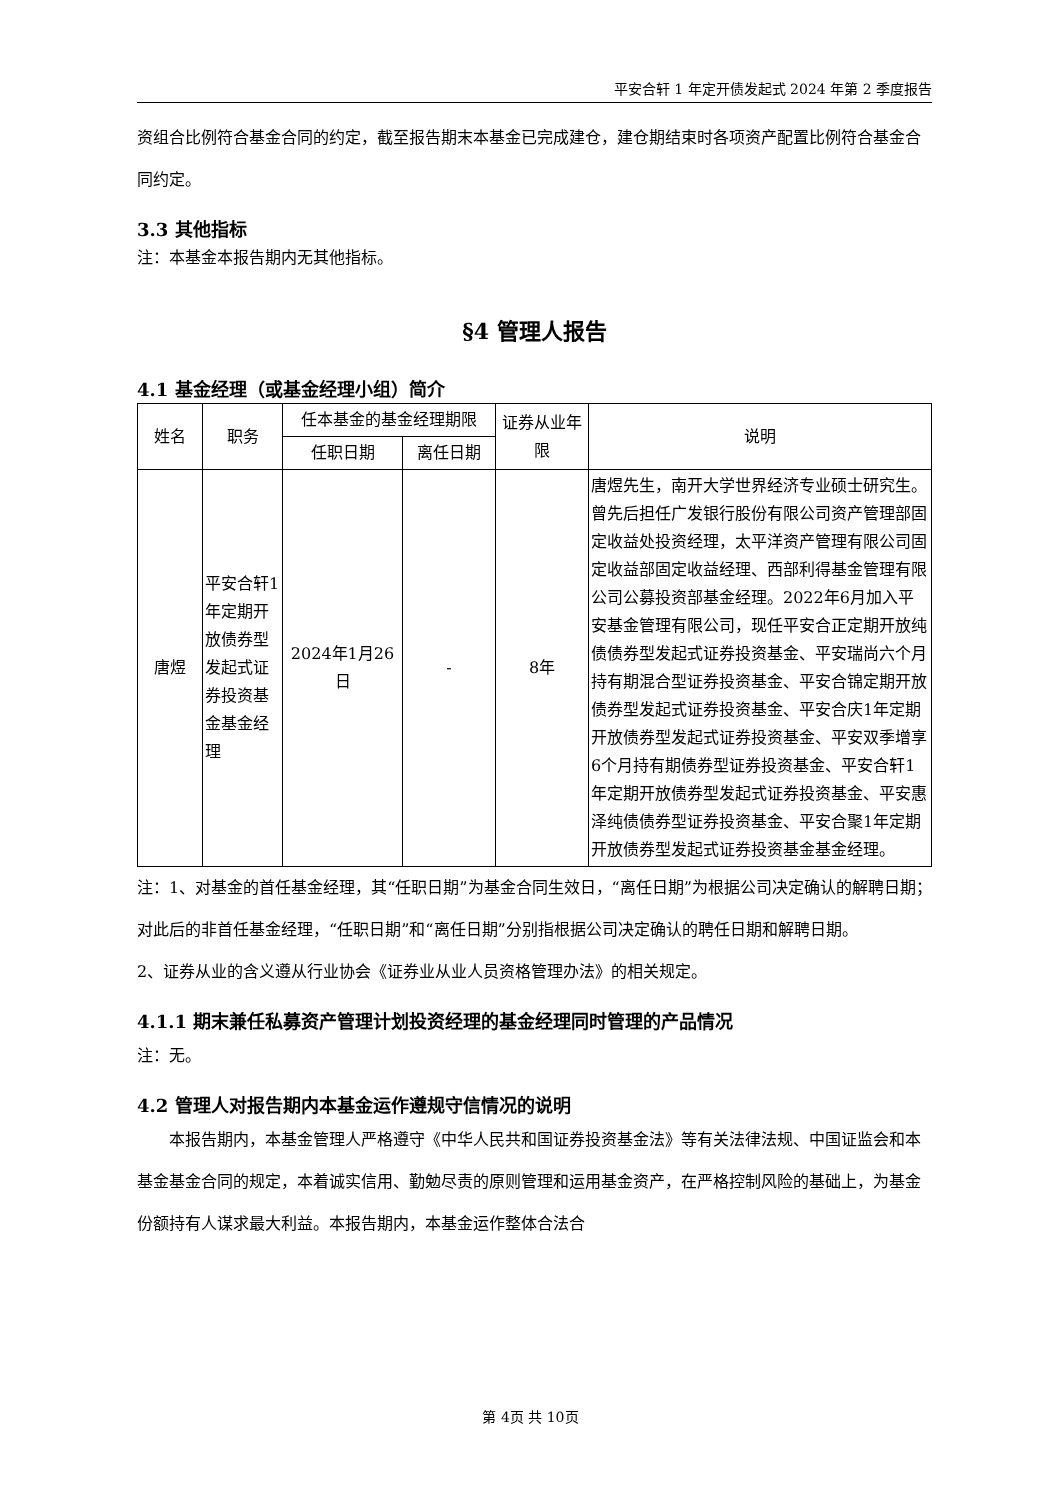平安合轩 1 年定开债发起式 2024 年第 2 季度报告
资组合比例符合基金合同的约定，截至报告期末本基金已完成建仓，建仓期结束时各项资产配置比例符合基金合同约定。
3.3 其他指标
注：本基金本报告期内无其他指标。
§4 管理人报告
4.1 基金经理（或基金经理小组）简介
| 姓名 | 职务 | 任本基金的基金经理期限 | | 证券从业年限 | 说明 |
| --- | --- | --- | --- | --- | --- |
| | | 任职日期 | 离任日期 | | |
| 唐煜 | 平安合轩1年定期开放债券型发起式证券投资基金基金经理 | 2024年1月26日 | - | 8年 | 唐煜先生，南开大学世界经济专业硕士研究生。曾先后担任广发银行股份有限公司资产管理部固定收益处投资经理，太平洋资产管理有限公司固定收益部固定收益经理、西部利得基金管理有限公司公募投资部基金经理。2022年6月加入平安基金管理有限公司，现任平安合正定期开放纯债债券型发起式证券投资基金、平安瑞尚六个月持有期混合型证券投资基金、平安合锦定期开放债券型发起式证券投资基金、平安合庆1年定期开放债券型发起式证券投资基金、平安双季增享6个月持有期债券型证券投资基金、平安合轩1年定期开放债券型发起式证券投资基金、平安惠泽纯债债券型证券投资基金、平安合聚1年定期开放债券型发起式证券投资基金基金经理。 |
注：1、对基金的首任基金经理，其“任职日期”为基金合同生效日，“离任日期”为根据公司决定确认的解聘日期；对此后的非首任基金经理，“任职日期”和“离任日期”分别指根据公司决定确认的聘任日期和解聘日期。
2、证券从业的含义遵从行业协会《证券业从业人员资格管理办法》的相关规定。
4.1.1 期末兼任私募资产管理计划投资经理的基金经理同时管理的产品情况
注：无。
4.2 管理人对报告期内本基金运作遵规守信情况的说明
　　本报告期内，本基金管理人严格遵守《中华人民共和国证券投资基金法》等有关法律法规、中国证监会和本基金基金合同的规定，本着诚实信用、勤勉尽责的原则管理和运用基金资产，在严格控制风险的基础上，为基金份额持有人谋求最大利益。本报告期内，本基金运作整体合法合
第 4页 共 10页